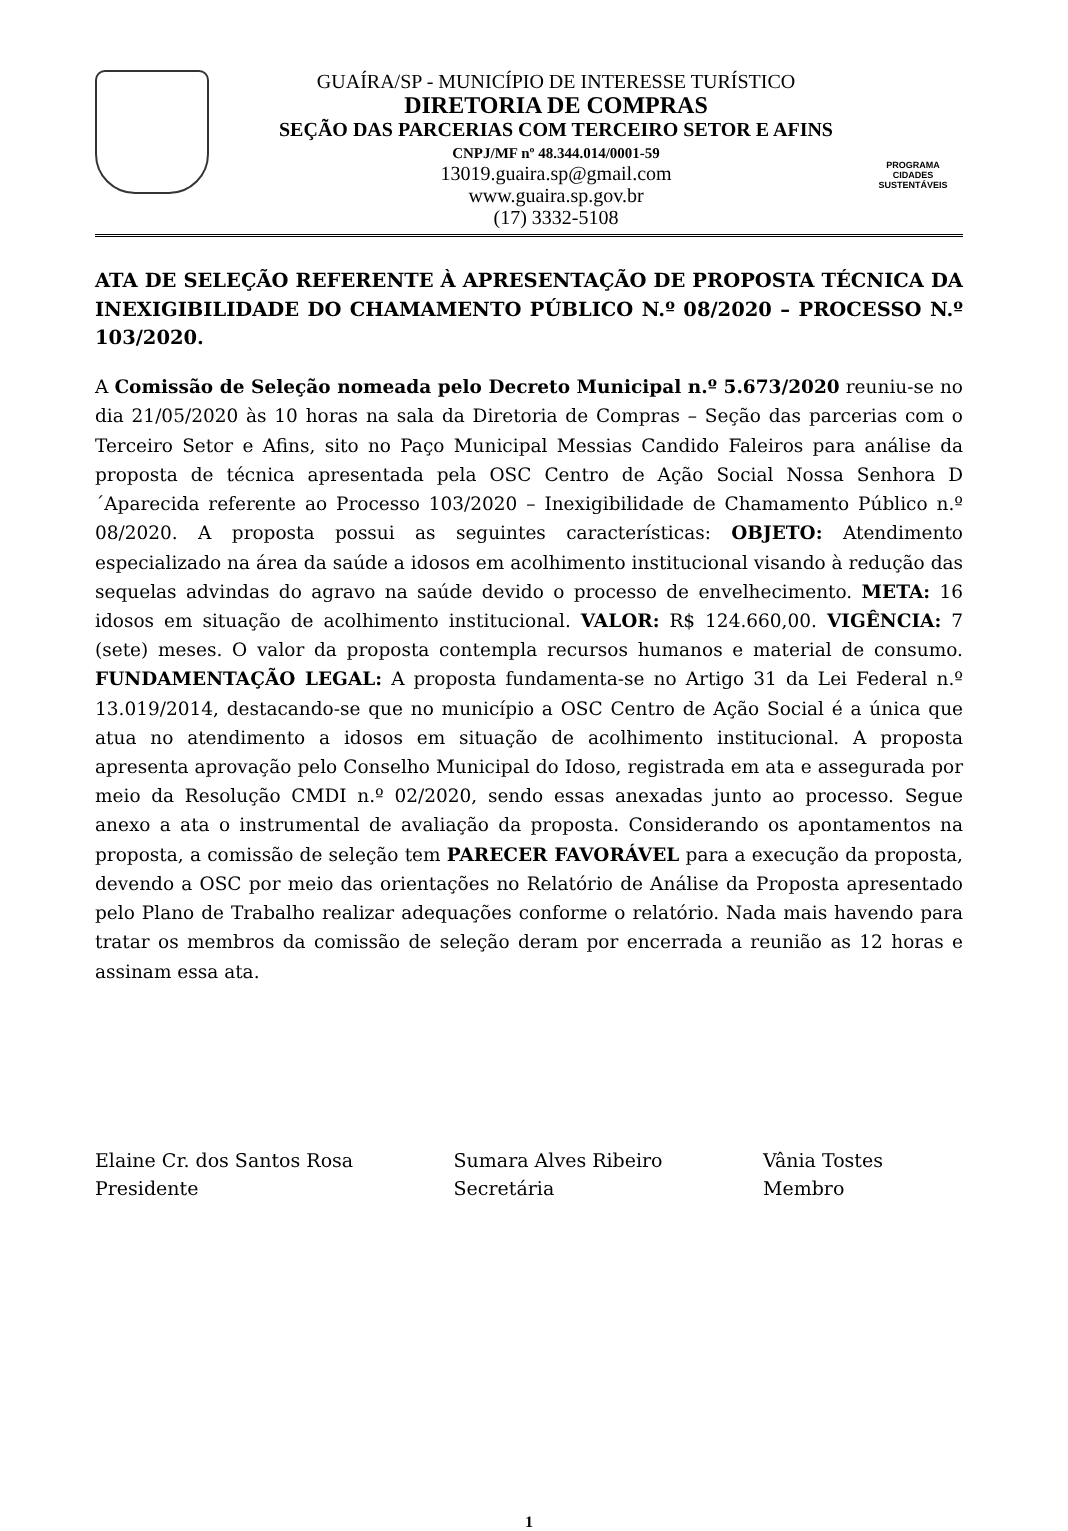GUAÍRA/SP - MUNICÍPIO DE INTERESSE TURÍSTICO
DIRETORIA DE COMPRAS
SEÇÃO DAS PARCERIAS COM TERCEIRO SETOR E AFINS
CNPJ/MF nº 48.344.014/0001-59
13019.guaira.sp@gmail.com
www.guaira.sp.gov.br
(17) 3332-5108
PROGRAMA
CIDADES
SUSTENTÁVEIS
ATA DE SELEÇÃO REFERENTE À APRESENTAÇÃO DE PROPOSTA TÉCNICA DA INEXIGIBILIDADE DO CHAMAMENTO PÚBLICO N.º 08/2020 – PROCESSO N.º 103/2020.
A Comissão de Seleção nomeada pelo Decreto Municipal n.º 5.673/2020 reuniu-se no dia 21/05/2020 às 10 horas na sala da Diretoria de Compras – Seção das parcerias com o Terceiro Setor e Afins, sito no Paço Municipal Messias Candido Faleiros para análise da proposta de técnica apresentada pela OSC Centro de Ação Social Nossa Senhora D´Aparecida referente ao Processo 103/2020 – Inexigibilidade de Chamamento Público n.º 08/2020. A proposta possui as seguintes características: OBJETO: Atendimento especializado na área da saúde a idosos em acolhimento institucional visando à redução das sequelas advindas do agravo na saúde devido o processo de envelhecimento. META: 16 idosos em situação de acolhimento institucional. VALOR: R$ 124.660,00. VIGÊNCIA: 7 (sete) meses. O valor da proposta contempla recursos humanos e material de consumo. FUNDAMENTAÇÃO LEGAL: A proposta fundamenta-se no Artigo 31 da Lei Federal n.º 13.019/2014, destacando-se que no município a OSC Centro de Ação Social é a única que atua no atendimento a idosos em situação de acolhimento institucional. A proposta apresenta aprovação pelo Conselho Municipal do Idoso, registrada em ata e assegurada por meio da Resolução CMDI n.º 02/2020, sendo essas anexadas junto ao processo. Segue anexo a ata o instrumental de avaliação da proposta. Considerando os apontamentos na proposta, a comissão de seleção tem PARECER FAVORÁVEL para a execução da proposta, devendo a OSC por meio das orientações no Relatório de Análise da Proposta apresentado pelo Plano de Trabalho realizar adequações conforme o relatório. Nada mais havendo para tratar os membros da comissão de seleção deram por encerrada a reunião as 12 horas e assinam essa ata.
Elaine Cr. dos Santos Rosa
Presidente
Sumara Alves Ribeiro
Secretária
Vânia Tostes
Membro
1